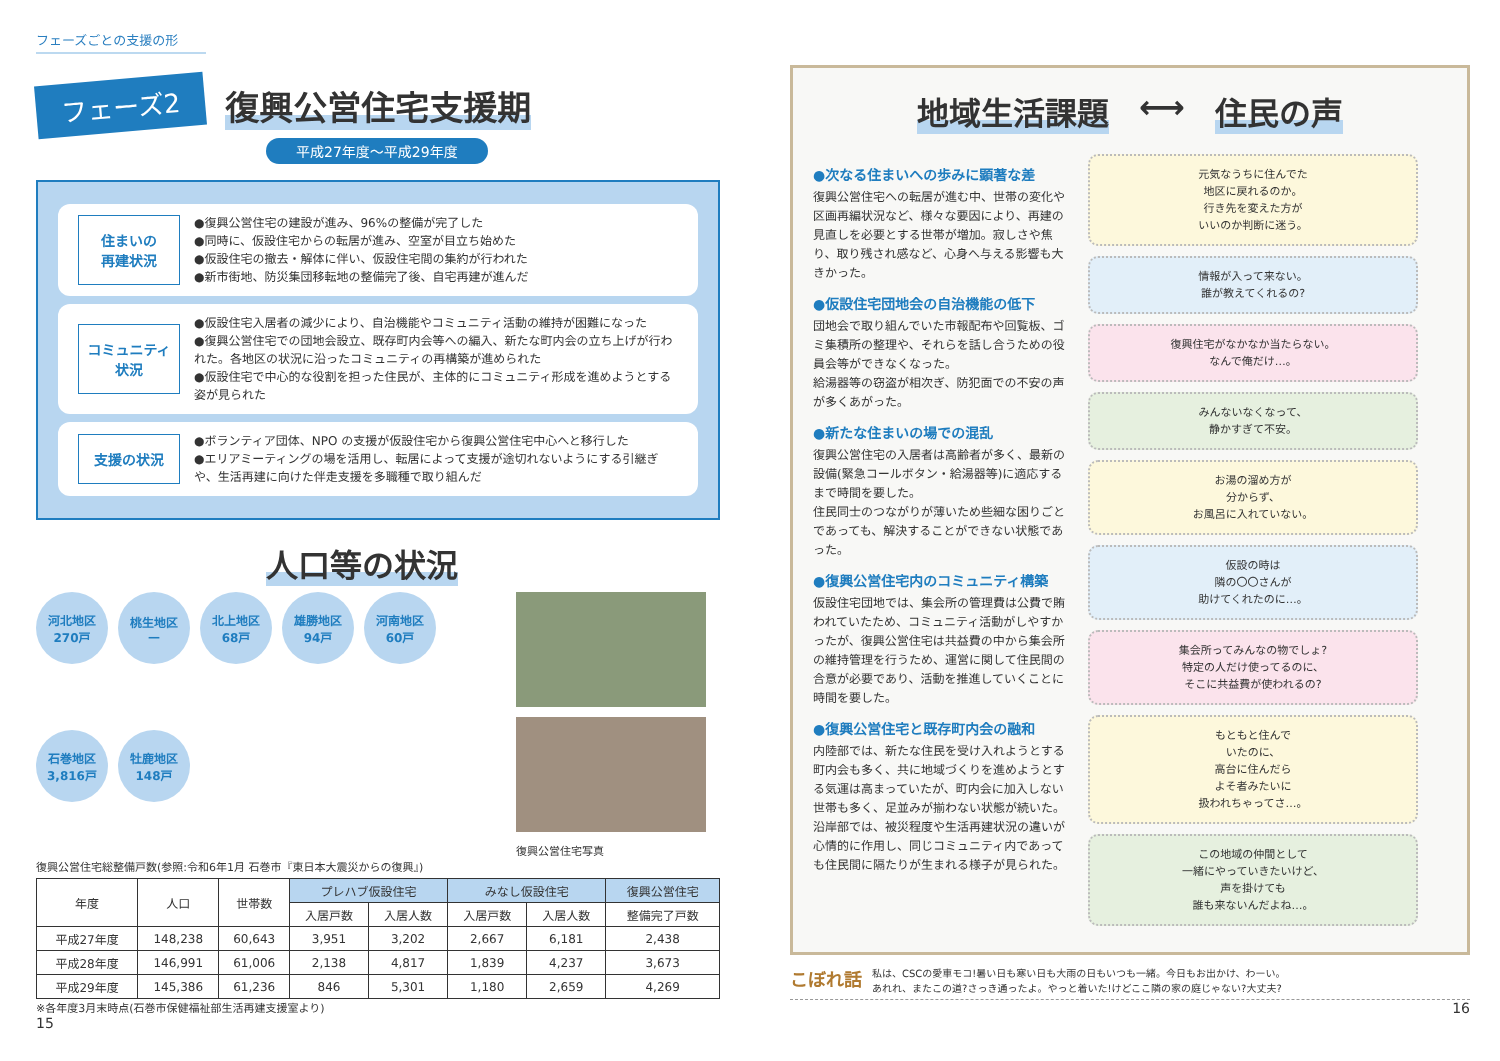フェーズごとの支援の形
フェーズ2
復興公営住宅支援期
平成27年度〜平成29年度
住まいの
再建状況
●復興公営住宅の建設が進み、96%の整備が完了した
●同時に、仮設住宅からの転居が進み、空室が目立ち始めた
●仮設住宅の撤去・解体に伴い、仮設住宅間の集約が行われた
●新市街地、防災集団移転地の整備完了後、自宅再建が進んだ
コミュニティ
状況
●仮設住宅入居者の減少により、自治機能やコミュニティ活動の維持が困難になった
●復興公営住宅での団地会設立、既存町内会等への編入、新たな町内会の立ち上げが行われた。各地区の状況に沿ったコミュニティの再構築が進められた
●仮設住宅で中心的な役割を担った住民が、主体的にコミュニティ形成を進めようとする姿が見られた
支援の状況
●ボランティア団体、NPO の支援が仮設住宅から復興公営住宅中心へと移行した
●エリアミーティングの場を活用し、転居によって支援が途切れないようにする引継ぎや、生活再建に向けた伴走支援を多職種で取り組んだ
人口等の状況
河北地区
270戸
桃生地区
—
北上地区
68戸
雄勝地区
94戸
河南地区
60戸
石巻地区
3,816戸
牡鹿地区
148戸
復興公営住宅写真
復興公営住宅総整備戸数(参照:令和6年1月 石巻市『東日本大震災からの復興』)
| 年度 | 人口 | 世帯数 | プレハブ仮設住宅 | | みなし仮設住宅 | | 復興公営住宅 |
| --- | --- | --- | --- | --- | --- | --- | --- |
| | | | 入居戸数 | 入居人数 | 入居戸数 | 入居人数 | 整備完了戸数 |
| 平成27年度 | 148,238 | 60,643 | 3,951 | 3,202 | 2,667 | 6,181 | 2,438 |
| 平成28年度 | 146,991 | 61,006 | 2,138 | 4,817 | 1,839 | 4,237 | 3,673 |
| 平成29年度 | 145,386 | 61,236 | 846 | 5,301 | 1,180 | 2,659 | 4,269 |
※各年度3月末時点(石巻市保健福祉部生活再建支援室より)
15
地域生活課題 ⟷ 住民の声
●次なる住まいへの歩みに顕著な差
復興公営住宅への転居が進む中、世帯の変化や区画再編状況など、様々な要因により、再建の見直しを必要とする世帯が増加。寂しさや焦り、取り残され感など、心身へ与える影響も大きかった。
●仮設住宅団地会の自治機能の低下
団地会で取り組んでいた市報配布や回覧板、ゴミ集積所の整理や、それらを話し合うための役員会等ができなくなった。
給湯器等の窃盗が相次ぎ、防犯面での不安の声が多くあがった。
●新たな住まいの場での混乱
復興公営住宅の入居者は高齢者が多く、最新の設備(緊急コールボタン・給湯器等)に適応するまで時間を要した。
住民同士のつながりが薄いため些細な困りごとであっても、解決することができない状態であった。
●復興公営住宅内のコミュニティ構築
仮設住宅団地では、集会所の管理費は公費で賄われていたため、コミュニティ活動がしやすかったが、復興公営住宅は共益費の中から集会所の維持管理を行うため、運営に関して住民間の合意が必要であり、活動を推進していくことに時間を要した。
●復興公営住宅と既存町内会の融和
内陸部では、新たな住民を受け入れようとする町内会も多く、共に地域づくりを進めようとする気運は高まっていたが、町内会に加入しない世帯も多く、足並みが揃わない状態が続いた。沿岸部では、被災程度や生活再建状況の違いが心情的に作用し、同じコミュニティ内であっても住民間に隔たりが生まれる様子が見られた。
元気なうちに住んでた
地区に戻れるのか。
行き先を変えた方が
いいのか判断に迷う。
情報が入って来ない。
誰が教えてくれるの?
復興住宅がなかなか当たらない。
なんで俺だけ…。
みんないなくなって、
静かすぎて不安。
お湯の溜め方が
分からず、
お風呂に入れていない。
仮設の時は
隣の〇〇さんが
助けてくれたのに…。
集会所ってみんなの物でしょ?
特定の人だけ使ってるのに、
そこに共益費が使われるの?
もともと住んで
いたのに、
高台に住んだら
よそ者みたいに
扱われちゃってさ…。
この地域の仲間として
一緒にやっていきたいけど、
声を掛けても
誰も来ないんだよね…。
こぼれ話
私は、CSCの愛車モコ!暑い日も寒い日も大雨の日もいつも一緒。今日もお出かけ、わーい。
あれれ、またこの道?さっき通ったよ。やっと着いた!けどここ隣の家の庭じゃない?大丈夫?
16